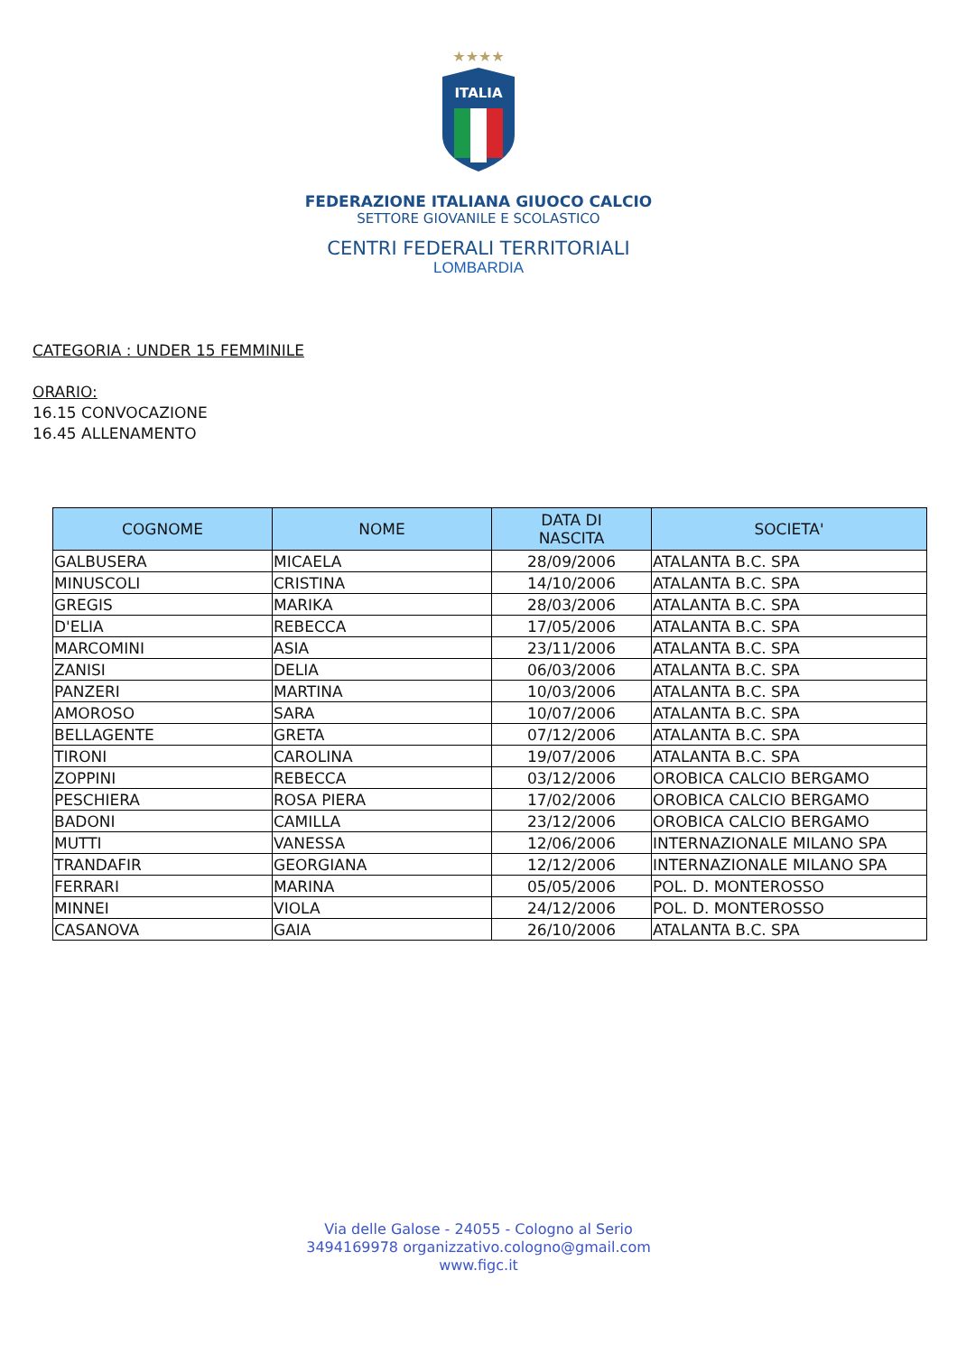★★★★
ITALIA
FEDERAZIONE ITALIANA GIUOCO CALCIO
SETTORE GIOVANILE E SCOLASTICO
CENTRI FEDERALI TERRITORIALI
LOMBARDIA
CATEGORIA : UNDER 15 FEMMINILE
ORARIO:
16.15 CONVOCAZIONE
16.45 ALLENAMENTO
| COGNOME | NOME | DATA DI NASCITA | SOCIETA' |
| --- | --- | --- | --- |
| GALBUSERA | MICAELA | 28/09/2006 | ATALANTA B.C. SPA |
| MINUSCOLI | CRISTINA | 14/10/2006 | ATALANTA B.C. SPA |
| GREGIS | MARIKA | 28/03/2006 | ATALANTA B.C. SPA |
| D'ELIA | REBECCA | 17/05/2006 | ATALANTA B.C. SPA |
| MARCOMINI | ASIA | 23/11/2006 | ATALANTA B.C. SPA |
| ZANISI | DELIA | 06/03/2006 | ATALANTA B.C. SPA |
| PANZERI | MARTINA | 10/03/2006 | ATALANTA B.C. SPA |
| AMOROSO | SARA | 10/07/2006 | ATALANTA B.C. SPA |
| BELLAGENTE | GRETA | 07/12/2006 | ATALANTA B.C. SPA |
| TIRONI | CAROLINA | 19/07/2006 | ATALANTA B.C. SPA |
| ZOPPINI | REBECCA | 03/12/2006 | OROBICA CALCIO BERGAMO |
| PESCHIERA | ROSA PIERA | 17/02/2006 | OROBICA CALCIO BERGAMO |
| BADONI | CAMILLA | 23/12/2006 | OROBICA CALCIO BERGAMO |
| MUTTI | VANESSA | 12/06/2006 | INTERNAZIONALE MILANO SPA |
| TRANDAFIR | GEORGIANA | 12/12/2006 | INTERNAZIONALE MILANO SPA |
| FERRARI | MARINA | 05/05/2006 | POL. D. MONTEROSSO |
| MINNEI | VIOLA | 24/12/2006 | POL. D. MONTEROSSO |
| CASANOVA | GAIA | 26/10/2006 | ATALANTA B.C. SPA |
Via delle Galose - 24055 - Cologno al Serio
3494169978 organizzativo.cologno@gmail.com
www.figc.it